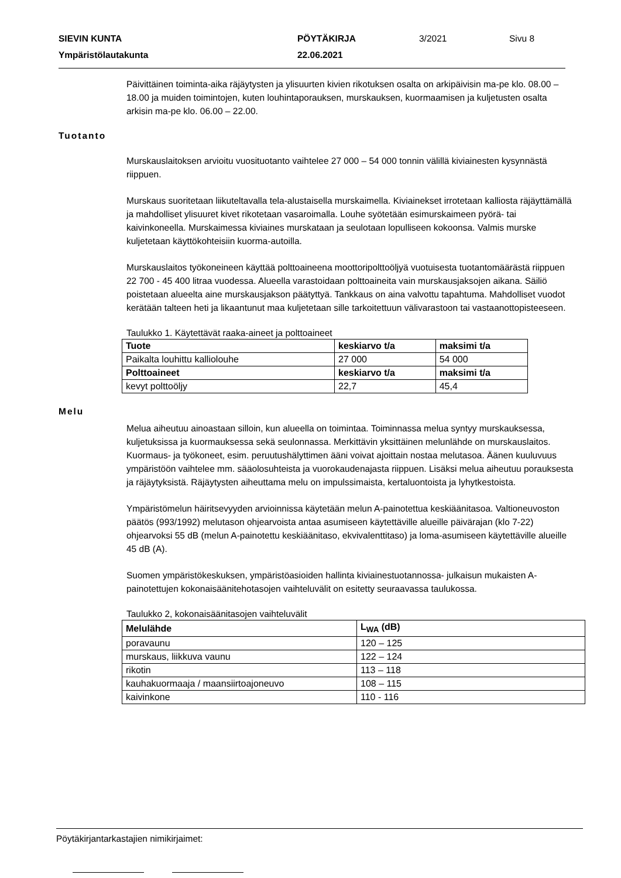SIEVIN KUNTA PÖYTÄKIRJA 3/2021 Sivu 8
Ympäristölautakunta 22.06.2021
Päivittäinen toiminta-aika räjäytysten ja ylisuurten kivien rikotuksen osalta on arkipäivisin ma-pe klo. 08.00 – 18.00 ja muiden toimintojen, kuten louhintaporauksen, murskauksen, kuormaamisen ja kuljetusten osalta arkisin ma-pe klo. 06.00 – 22.00.
Tuotanto
Murskauslaitoksen arvioitu vuosituotanto vaihtelee 27 000 – 54 000 tonnin välillä kiviainesten kysynnästä riippuen.
Murskaus suoritetaan liikuteltavalla tela-alustaisella murskaimella. Kiviainekset irrotetaan kalliosta räjäyttämällä ja mahdolliset ylisuuret kivet rikotetaan vasaroimalla. Louhe syötetään esimurskaimeen pyörä- tai kaivinkoneella. Murskaimessa kiviaines murskataan ja seulotaan lopulliseen kokoonsa. Valmis murske kuljetetaan käyttökohteisiin kuorma-autoilla.
Murskauslaitos työkoneineen käyttää polttoaineena moottoripolttoöljyä vuotuisesta tuotantomäärästä riippuen 22 700 - 45 400 litraa vuodessa. Alueella varastoidaan polttoaineita vain murskausjaksojen aikana. Säiliö poistetaan alueelta aine murskausjakson päätyttyä. Tankkaus on aina valvottu tapahtuma. Mahdolliset vuodot kerätään talteen heti ja likaantunut maa kuljetetaan sille tarkoitettuun välivarastoon tai vastaanottopisteeseen.
Taulukko 1. Käytettävät raaka-aineet ja polttoaineet
| Tuote | keskiarvo t/a | maksimi t/a |
| --- | --- | --- |
| Paikalta louhittu kalliolouhe | 27 000 | 54 000 |
| Polttoaineet | keskiarvo t/a | maksimi t/a |
| kevyt polttoöljy | 22,7 | 45,4 |
Melu
Melua aiheutuu ainoastaan silloin, kun alueella on toimintaa. Toiminnassa melua syntyy murskauksessa, kuljetuksissa ja kuormauksessa sekä seulonnassa. Merkittävin yksittäinen melunlähde on murskauslaitos. Kuormaus- ja työkoneet, esim. peruutushälyttimen ääni voivat ajoittain nostaa melutasoa. Äänen kuuluvuus ympäristöön vaihtelee mm. sääolosuhteista ja vuorokaudenajasta riippuen. Lisäksi melua aiheutuu porauksesta ja räjäytyksistä. Räjäytysten aiheuttama melu on impulssimaista, kertaluontoista ja lyhytkestoista.
Ympäristömelun häiritsevyyden arvioinnissa käytetään melun A-painotettua keskiäänitasoa. Valtioneuvoston päätös (993/1992) melutason ohjearvoista antaa asumiseen käytettäville alueille päivärajan (klo 7-22) ohjearvoksi 55 dB (melun A-painotettu keskiäänitaso, ekvivalenttitaso) ja loma-asumiseen käytettäville alueille 45 dB (A).
Suomen ympäristökeskuksen, ympäristöasioiden hallinta kiviainestuotannossa- julkaisun mukaisten A-painotettujen kokonaisäänitehotasojen vaihteluvälit on esitetty seuraavassa taulukossa.
Taulukko 2, kokonaisäänitasojen vaihteluvälit
| Melulähde | L<sub>WA</sub> (dB) |
| --- | --- |
| poravaunu | 120 – 125 |
| murskaus, liikkuva vaunu | 122 – 124 |
| rikotin | 113 – 118 |
| kauhakuormaaja / maansiirtoajoneuvo | 108 – 115 |
| kaivinkone | 110 - 116 |
Pöytäkirjantarkastajien nimikirjaimet: